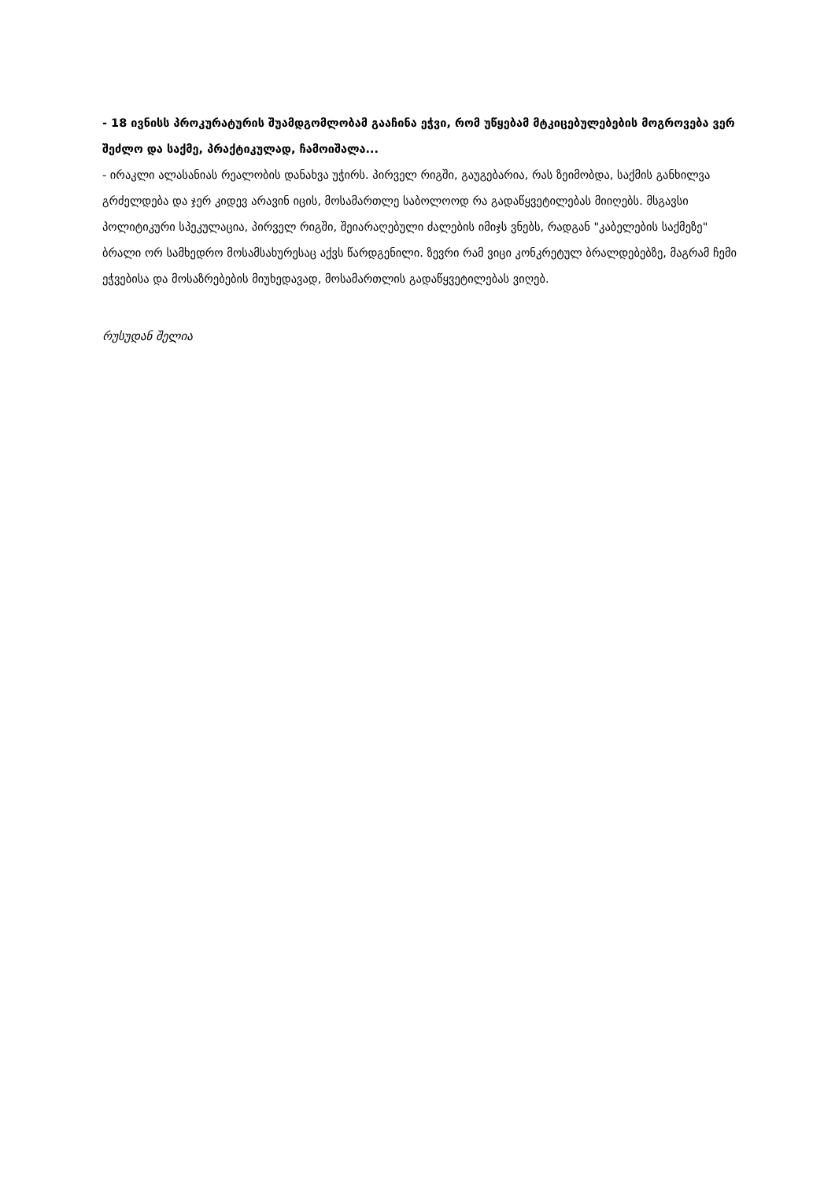- 18 ივნისს პროკურატურის შუამდგომლობამ გააჩინა ეჭვი, რომ უწყებამ მტკიცებულებების მოგროვება ვერ შეძლო და საქმე, პრაქტიკულად, ჩამოიშალა...
- ირაკლი ალასანიას რეალობის დანახვა უჭირს. პირველ რიგში, გაუგებარია, რას ზეიმობდა, საქმის განხილვა გრძელდება და ჯერ კიდევ არავინ იცის, მოსამართლე საბოლოოდ რა გადაწყვეტილებას მიიღებს. მსგავსი პოლიტიკური სპეკულაცია, პირველ რიგში, შეიარაღებული ძალების იმიჯს ვნებს, რადგან "კაბელების საქმეზე" ბრალი ორ სამხედრო მოსამსახურესაც აქვს წარდგენილი. ზევრი რამ ვიცი კონკრეტულ ბრალდებებზე, მაგრამ ჩემი ეჭვებისა და მოსაზრებების მიუხედავად, მოსამართლის გადაწყვეტილებას ვიღებ.
რუსუდან შელია